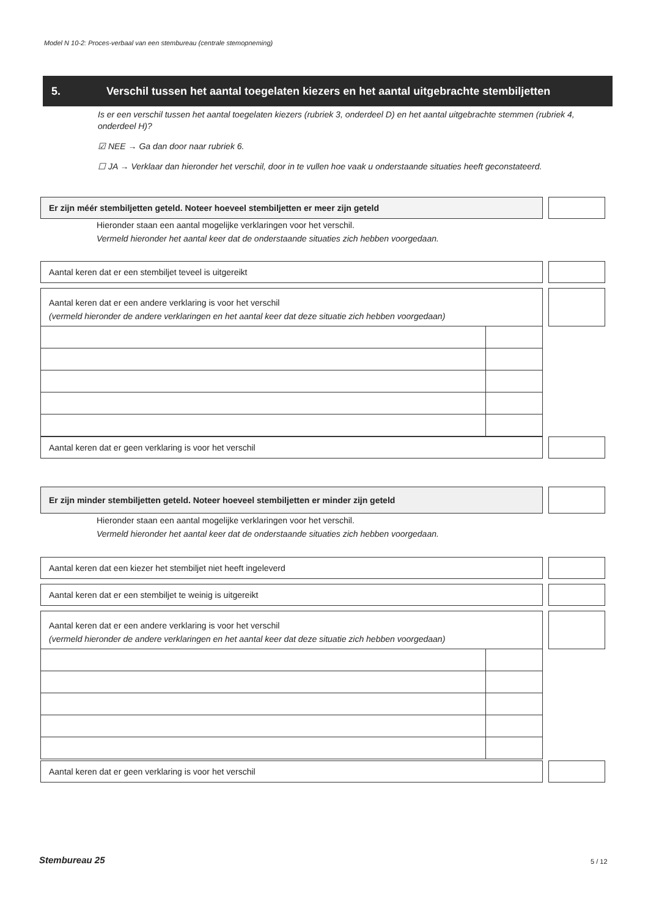Model N 10-2: Proces-verbaal van een stembureau (centrale stemopneming)
5. Verschil tussen het aantal toegelaten kiezers en het aantal uitgebrachte stembiljetten
Is er een verschil tussen het aantal toegelaten kiezers (rubriek 3, onderdeel D) en het aantal uitgebrachte stemmen (rubriek 4, onderdeel H)?
☑ NEE → Ga dan door naar rubriek 6.
☐ JA → Verklaar dan hieronder het verschil, door in te vullen hoe vaak u onderstaande situaties heeft geconstateerd.
Er zijn méér stembiljetten geteld. Noteer hoeveel stembiljetten er meer zijn geteld
Hieronder staan een aantal mogelijke verklaringen voor het verschil.
Vermeld hieronder het aantal keer dat de onderstaande situaties zich hebben voorgedaan.
Aantal keren dat er een stembiljet teveel is uitgereikt
Aantal keren dat er een andere verklaring is voor het verschil
(vermeld hieronder de andere verklaringen en het aantal keer dat deze situatie zich hebben voorgedaan)
Aantal keren dat er geen verklaring is voor het verschil
Er zijn minder stembiljetten geteld. Noteer hoeveel stembiljetten er minder zijn geteld
Hieronder staan een aantal mogelijke verklaringen voor het verschil.
Vermeld hieronder het aantal keer dat de onderstaande situaties zich hebben voorgedaan.
Aantal keren dat een kiezer het stembiljet niet heeft ingeleverd
Aantal keren dat er een stembiljet te weinig is uitgereikt
Aantal keren dat er een andere verklaring is voor het verschil
(vermeld hieronder de andere verklaringen en het aantal keer dat deze situatie zich hebben voorgedaan)
Aantal keren dat er geen verklaring is voor het verschil
Stembureau 25 5 / 12